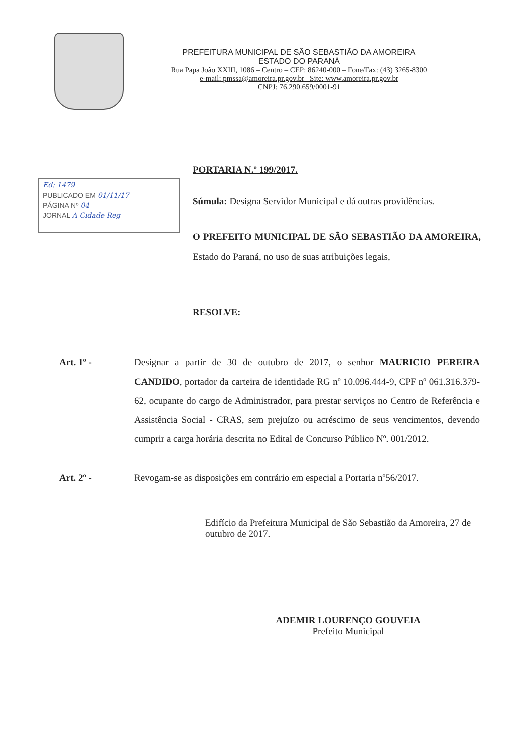PREFEITURA MUNICIPAL DE SÃO SEBASTIÃO DA AMOREIRA
ESTADO DO PARANÁ
Rua Papa João XXIII, 1086 – Centro – CEP: 86240-000 – Fone/Fax: (43) 3265-8300
e-mail: pmssa@amoreira.pr.gov.br Site: www.amoreira.pr.gov.br
CNPJ: 76.290.659/0001-91
Ed: 1479
PUBLICADO EM 01/11/17
PÁGINA Nº 04
JORNAL A Cidade Reg
PORTARIA N.º 199/2017.
Súmula: Designa Servidor Municipal e dá outras providências.
O PREFEITO MUNICIPAL DE SÃO SEBASTIÃO DA AMOREIRA, Estado do Paraná, no uso de suas atribuições legais,
RESOLVE:
Art. 1º - Designar a partir de 30 de outubro de 2017, o senhor MAURICIO PEREIRA CANDIDO, portador da carteira de identidade RG nº 10.096.444-9, CPF nº 061.316.379-62, ocupante do cargo de Administrador, para prestar serviços no Centro de Referência e Assistência Social - CRAS, sem prejuízo ou acréscimo de seus vencimentos, devendo cumprir a carga horária descrita no Edital de Concurso Público Nº. 001/2012.
Art. 2º - Revogam-se as disposições em contrário em especial a Portaria nº56/2017.
Edifício da Prefeitura Municipal de São Sebastião da Amoreira, 27 de outubro de 2017.
ADEMIR LOURENÇO GOUVEIA
Prefeito Municipal